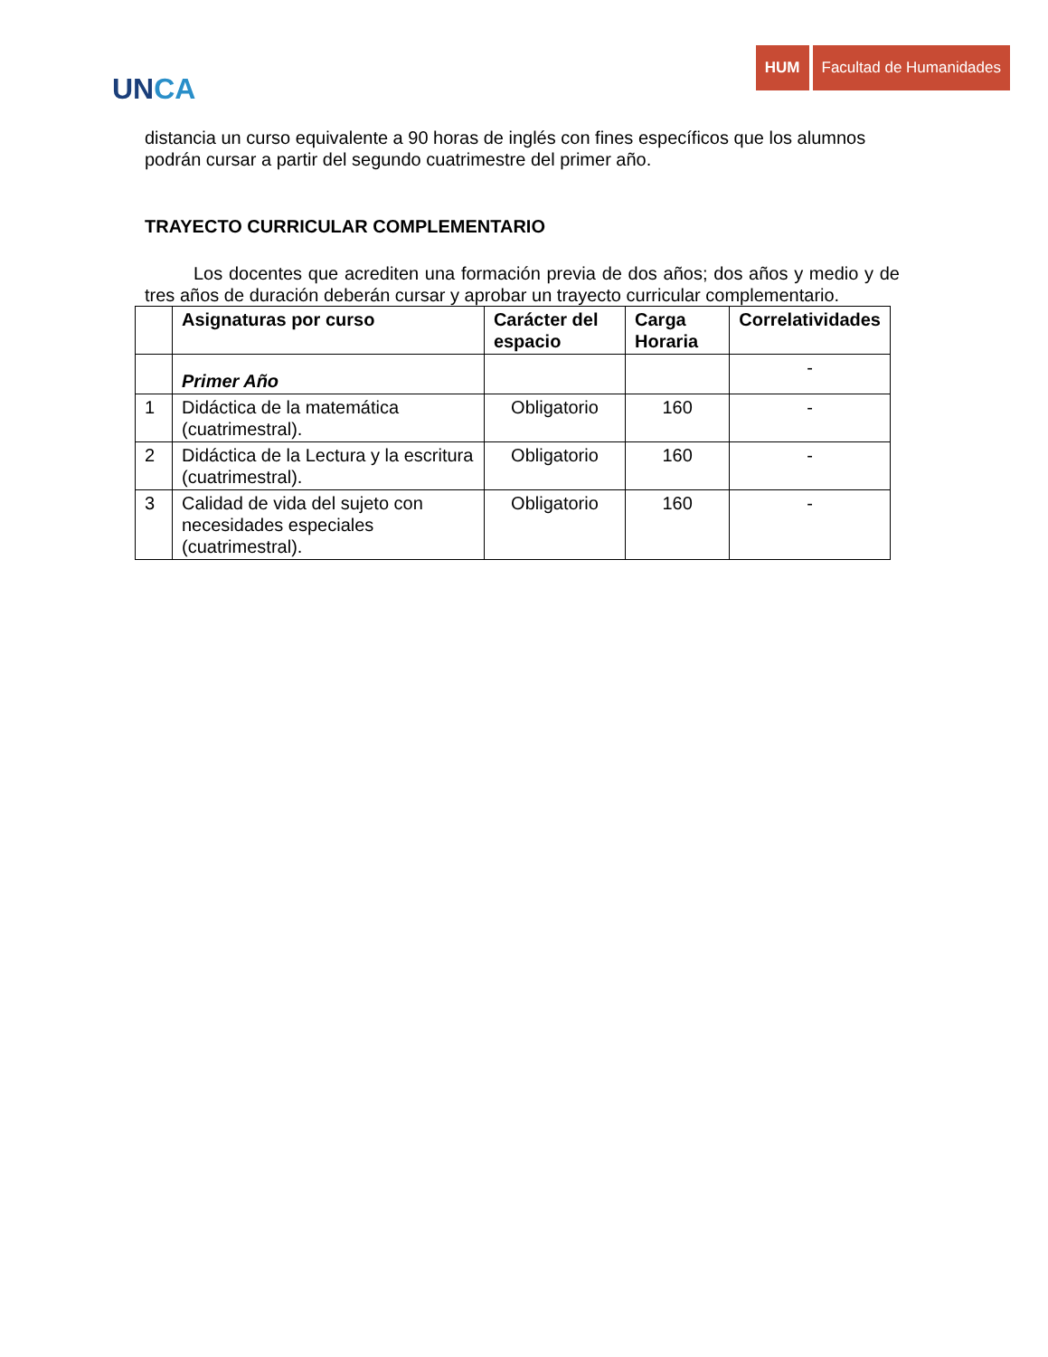UNCA
HUM Facultad de Humanidades
distancia un curso equivalente a 90 horas de inglés con fines específicos que los alumnos podrán cursar a partir del segundo cuatrimestre del primer año.
TRAYECTO CURRICULAR COMPLEMENTARIO
Los docentes que acrediten una formación previa de dos años; dos años y medio y de tres años de duración deberán cursar y aprobar un trayecto curricular complementario.
| | Asignaturas por curso | Carácter del espacio | Carga Horaria | Correlatividades |
| --- | --- | --- | --- | --- |
| | Primer Año | | | - |
| 1 | Didáctica de la matemática (cuatrimestral). | Obligatorio | 160 | - |
| 2 | Didáctica de la Lectura y la escritura (cuatrimestral). | Obligatorio | 160 | - |
| 3 | Calidad de vida del sujeto con necesidades especiales (cuatrimestral). | Obligatorio | 160 | - |